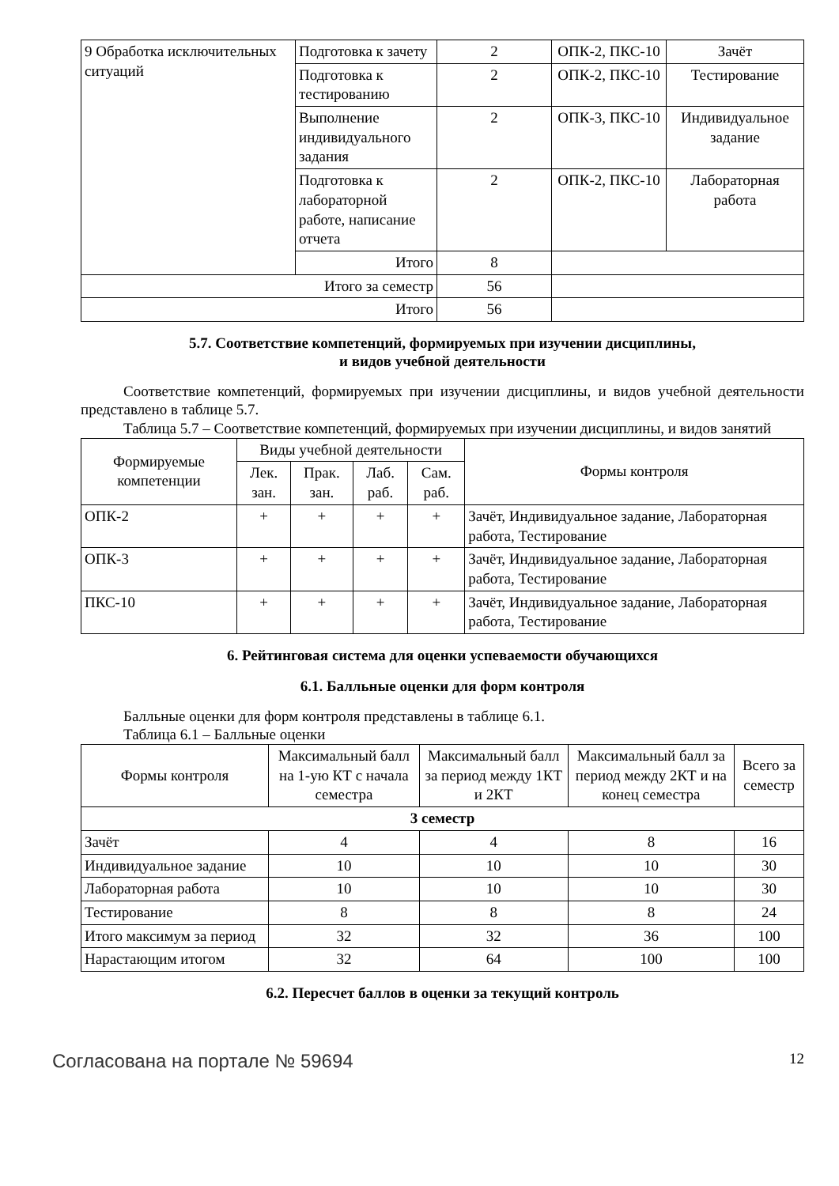| 9 Обработка исключительных ситуаций | Подготовка к зачету | 2 | ОПК-2, ПКС-10 | Зачёт |
| | Подготовка к тестированию | 2 | ОПК-2, ПКС-10 | Тестирование |
| | Выполнение индивидуального задания | 2 | ОПК-3, ПКС-10 | Индивидуальное задание |
| | Подготовка к лабораторной работе, написание отчета | 2 | ОПК-2, ПКС-10 | Лабораторная работа |
| | Итого | 8 | | |
| Итого за семестр | | 56 | | |
| Итого | | 56 | | |
5.7. Соответствие компетенций, формируемых при изучении дисциплины,
и видов учебной деятельности
Соответствие компетенций, формируемых при изучении дисциплины, и видов учебной деятельности представлено в таблице 5.7.
Таблица 5.7 – Соответствие компетенций, формируемых при изучении дисциплины, и видов занятий
| Формируемые компетенции | Виды учебной деятельности | | | | Формы контроля |
| --- | --- | --- | --- | --- | --- |
| | Лек. зан. | Прак. зан. | Лаб. раб. | Сам. раб. | |
| ОПК-2 | + | + | + | + | Зачёт, Индивидуальное задание, Лабораторная работа, Тестирование |
| ОПК-3 | + | + | + | + | Зачёт, Индивидуальное задание, Лабораторная работа, Тестирование |
| ПКС-10 | + | + | + | + | Зачёт, Индивидуальное задание, Лабораторная работа, Тестирование |
6. Рейтинговая система для оценки успеваемости обучающихся
6.1. Балльные оценки для форм контроля
Балльные оценки для форм контроля представлены в таблице 6.1.
Таблица 6.1 – Балльные оценки
| Формы контроля | Максимальный балл на 1-ую КТ с начала семестра | Максимальный балл за период между 1КТ и 2КТ | Максимальный балл за период между 2КТ и на конец семестра | Всего за семестр |
| --- | --- | --- | --- | --- |
| 3 семестр | | | | |
| Зачёт | 4 | 4 | 8 | 16 |
| Индивидуальное задание | 10 | 10 | 10 | 30 |
| Лабораторная работа | 10 | 10 | 10 | 30 |
| Тестирование | 8 | 8 | 8 | 24 |
| Итого максимум за период | 32 | 32 | 36 | 100 |
| Нарастающим итогом | 32 | 64 | 100 | 100 |
6.2. Пересчет баллов в оценки за текущий контроль
Согласована на портале № 59694 12